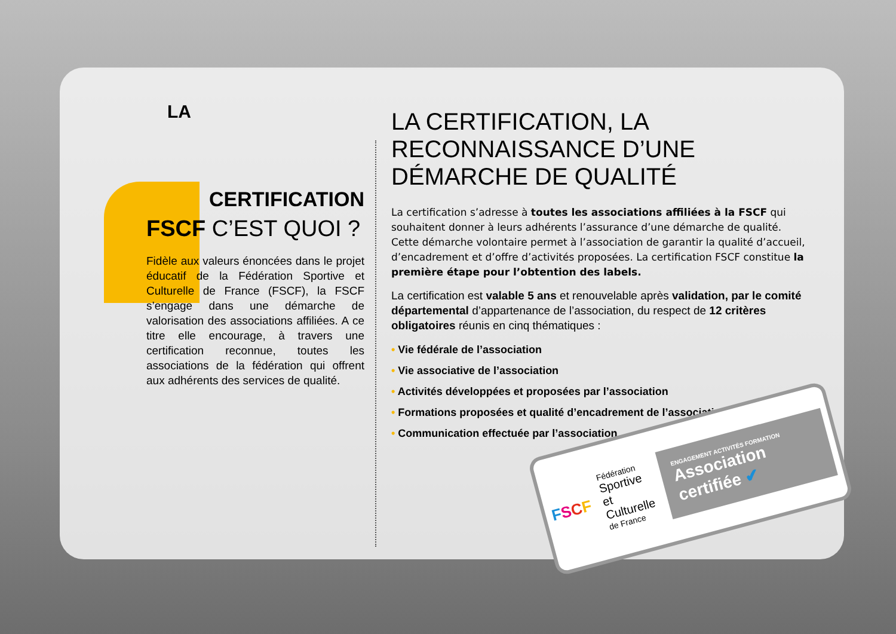LA
CERTIFICATION
FSCF C’EST QUOI ?
Fidèle aux valeurs énoncées dans le projet éducatif de la Fédération Sportive et Culturelle de France (FSCF), la FSCF s’engage dans une démarche de valorisation des associations affiliées. A ce titre elle encourage, à travers une certification reconnue, toutes les associations de la fédération qui offrent aux adhérents des services de qualité.
LA CERTIFICATION, LA RECONNAISSANCE D’UNE DÉMARCHE DE QUALITÉ
La certification s’adresse à toutes les associations affiliées à la FSCF qui souhaitent donner à leurs adhérents l’assurance d’une démarche de qualité. Cette démarche volontaire permet à l’association de garantir la qualité d’accueil, d’encadrement et d’offre d’activités proposées. La certification FSCF constitue la première étape pour l’obtention des labels.
La certification est valable 5 ans et renouvelable après validation, par le comité départemental d’appartenance de l’association, du respect de 12 critères obligatoires réunis en cinq thématiques :
• Vie fédérale de l’association
• Vie associative de l’association
• Activités développées et proposées par l’association
• Formations proposées et qualité d’encadrement de l’association
• Communication effectuée par l’association
FSCF
Fédération
Sportive
et Culturelle
de France
ENGAGEMENT ACTIVITÉS FORMATION
Association certifiée ✔